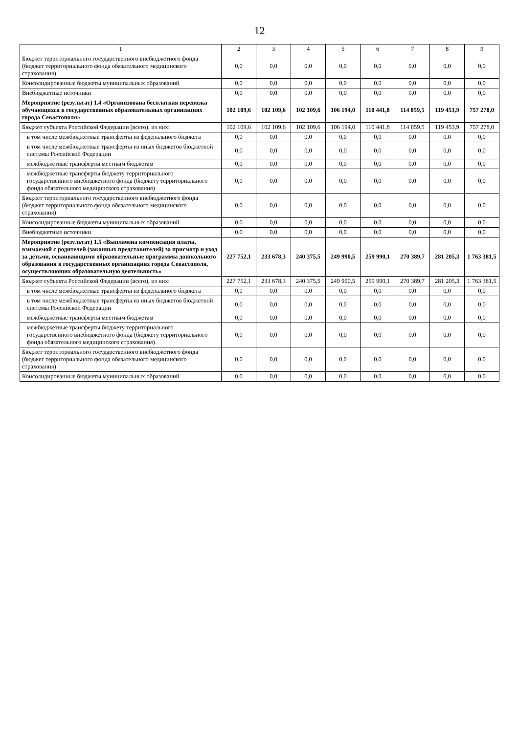12
| 1 | 2 | 3 | 4 | 5 | 6 | 7 | 8 | 9 |
| --- | --- | --- | --- | --- | --- | --- | --- | --- |
| Бюджет территориального государственного внебюджетного фонда (бюджет территориального фонда обязательного медицинского страхования) | 0,0 | 0,0 | 0,0 | 0,0 | 0,0 | 0,0 | 0,0 | 0,0 |
| Консолидированные бюджеты муниципальных образований | 0,0 | 0,0 | 0,0 | 0,0 | 0,0 | 0,0 | 0,0 | 0,0 |
| Внебюджетные источники | 0,0 | 0,0 | 0,0 | 0,0 | 0,0 | 0,0 | 0,0 | 0,0 |
| Мероприятие (результат) 1.4 «Организована бесплатная перевозка обучающихся в государственных образовательных организациях города Севастополя» | 102 109,6 | 102 109,6 | 102 109,6 | 106 194,0 | 110 441,8 | 114 859,5 | 119 453,9 | 757 278,0 |
| Бюджет субъекта Российской Федерации (всего), из них: | 102 109,6 | 102 109,6 | 102 109,6 | 106 194,0 | 110 441,8 | 114 859,5 | 119 453,9 | 757 278,0 |
| в том числе межбюджетные трансферты из федерального бюджета | 0,0 | 0,0 | 0,0 | 0,0 | 0,0 | 0,0 | 0,0 | 0,0 |
| в том числе межбюджетные трансферты из иных бюджетов бюджетной системы Российской Федерации | 0,0 | 0,0 | 0,0 | 0,0 | 0,0 | 0,0 | 0,0 | 0,0 |
| межбюджетные трансферты местным бюджетам | 0,0 | 0,0 | 0,0 | 0,0 | 0,0 | 0,0 | 0,0 | 0,0 |
| межбюджетные трансферты бюджету территориального государственного внебюджетного фонда (бюджету территориального фонда обязательного медицинского страхования) | 0,0 | 0,0 | 0,0 | 0,0 | 0,0 | 0,0 | 0,0 | 0,0 |
| Бюджет территориального государственного внебюджетного фонда (бюджет территориального фонда обязательного медицинского страхования) | 0,0 | 0,0 | 0,0 | 0,0 | 0,0 | 0,0 | 0,0 | 0,0 |
| Консолидированные бюджеты муниципальных образований | 0,0 | 0,0 | 0,0 | 0,0 | 0,0 | 0,0 | 0,0 | 0,0 |
| Внебюджетные источники | 0,0 | 0,0 | 0,0 | 0,0 | 0,0 | 0,0 | 0,0 | 0,0 |
| Мероприятие (результат) 1.5 «Выплачена компенсация платы, взимаемой с родителей (законных представителей) за присмотр и уход за детьми, осваивающими образовательные программы дошкольного образования в государственных организациях города Севастополя, осуществляющих образовательную деятельность» | 227 752,1 | 233 678,3 | 240 375,5 | 249 990,5 | 259 990,1 | 270 389,7 | 281 205,3 | 1 763 381,5 |
| Бюджет субъекта Российской Федерации (всего), из них: | 227 752,1 | 233 678,3 | 240 375,5 | 249 990,5 | 259 990,1 | 270 389,7 | 281 205,3 | 1 763 381,5 |
| в том числе межбюджетные трансферты из федерального бюджета | 0,0 | 0,0 | 0,0 | 0,0 | 0,0 | 0,0 | 0,0 | 0,0 |
| в том числе межбюджетные трансферты из иных бюджетов бюджетной системы Российской Федерации | 0,0 | 0,0 | 0,0 | 0,0 | 0,0 | 0,0 | 0,0 | 0,0 |
| межбюджетные трансферты местным бюджетам | 0,0 | 0,0 | 0,0 | 0,0 | 0,0 | 0,0 | 0,0 | 0,0 |
| межбюджетные трансферты бюджету территориального государственного внебюджетного фонда (бюджету территориального фонда обязательного медицинского страхования) | 0,0 | 0,0 | 0,0 | 0,0 | 0,0 | 0,0 | 0,0 | 0,0 |
| Бюджет территориального государственного внебюджетного фонда (бюджет территориального фонда обязательного медицинского страхования) | 0,0 | 0,0 | 0,0 | 0,0 | 0,0 | 0,0 | 0,0 | 0,0 |
| Консолидированные бюджеты муниципальных образований | 0,0 | 0,0 | 0,0 | 0,0 | 0,0 | 0,0 | 0,0 | 0,0 |